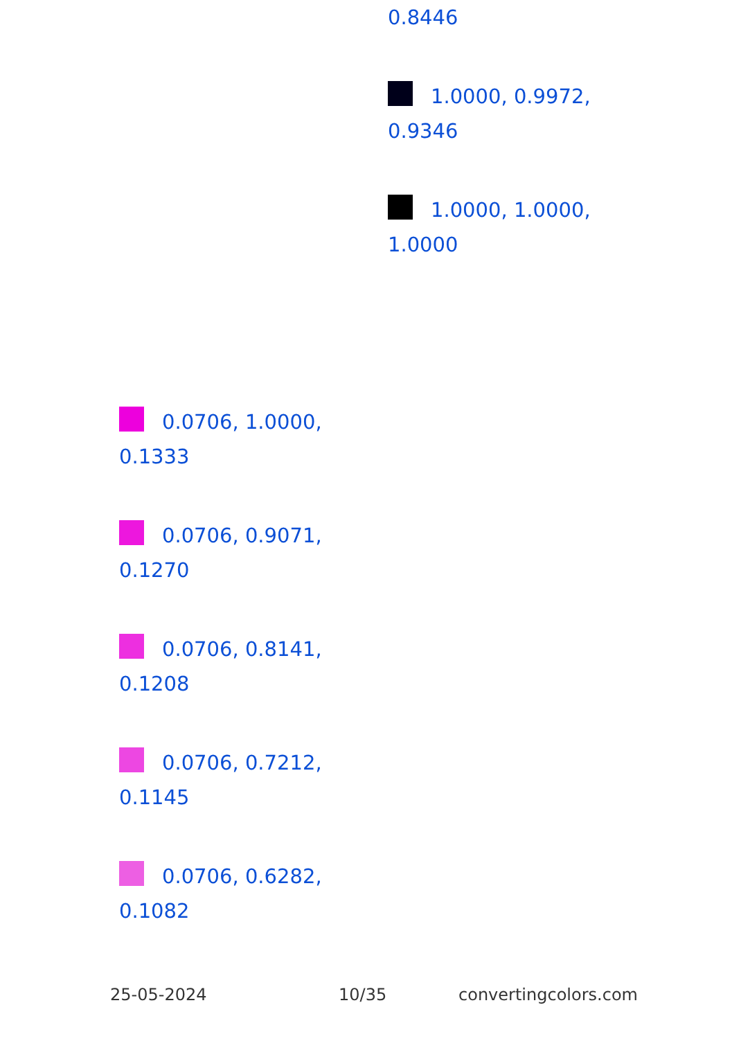0.8446
1.0000, 0.9972, 0.9346
1.0000, 1.0000, 1.0000
0.0706, 1.0000, 0.1333
0.0706, 0.9071, 0.1270
0.0706, 0.8141, 0.1208
0.0706, 0.7212, 0.1145
0.0706, 0.6282, 0.1082
25-05-2024 10/35 convertingcolors.com